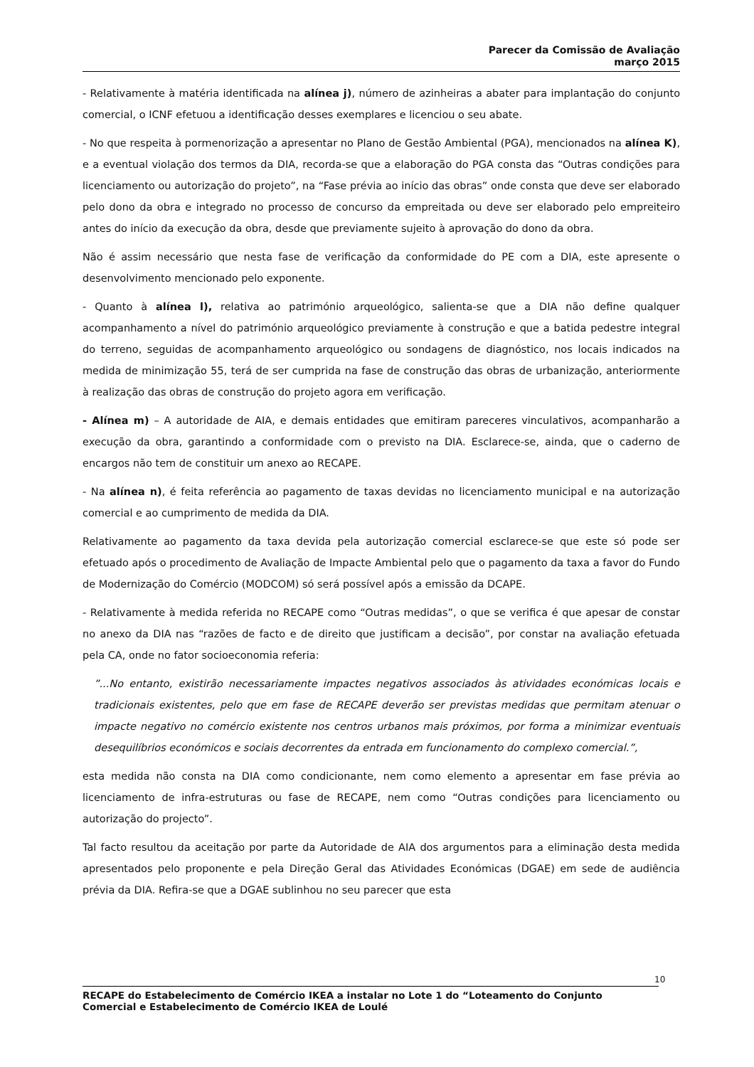Parecer da Comissão de Avaliação
março 2015
- Relativamente à matéria identificada na alínea j), número de azinheiras a abater para implantação do conjunto comercial, o ICNF efetuou a identificação desses exemplares e licenciou o seu abate.
- No que respeita à pormenorização a apresentar no Plano de Gestão Ambiental (PGA), mencionados na alínea K), e a eventual violação dos termos da DIA, recorda-se que a elaboração do PGA consta das “Outras condições para licenciamento ou autorização do projeto”, na “Fase prévia ao início das obras” onde consta que deve ser elaborado pelo dono da obra e integrado no processo de concurso da empreitada ou deve ser elaborado pelo empreiteiro antes do início da execução da obra, desde que previamente sujeito à aprovação do dono da obra.
Não é assim necessário que nesta fase de verificação da conformidade do PE com a DIA, este apresente o desenvolvimento mencionado pelo exponente.
- Quanto à alínea l), relativa ao património arqueológico, salienta-se que a DIA não define qualquer acompanhamento a nível do património arqueológico previamente à construção e que a batida pedestre integral do terreno, seguidas de acompanhamento arqueológico ou sondagens de diagnóstico, nos locais indicados na medida de minimização 55, terá de ser cumprida na fase de construção das obras de urbanização, anteriormente à realização das obras de construção do projeto agora em verificação.
- Alínea m) – A autoridade de AIA, e demais entidades que emitiram pareceres vinculativos, acompanharão a execução da obra, garantindo a conformidade com o previsto na DIA. Esclarece-se, ainda, que o caderno de encargos não tem de constituir um anexo ao RECAPE.
- Na alínea n), é feita referência ao pagamento de taxas devidas no licenciamento municipal e na autorização comercial e ao cumprimento de medida da DIA.
Relativamente ao pagamento da taxa devida pela autorização comercial esclarece-se que este só pode ser efetuado após o procedimento de Avaliação de Impacte Ambiental pelo que o pagamento da taxa a favor do Fundo de Modernização do Comércio (MODCOM) só será possível após a emissão da DCAPE.
- Relativamente à medida referida no RECAPE como “Outras medidas”, o que se verifica é que apesar de constar no anexo da DIA nas “razões de facto e de direito que justificam a decisão”, por constar na avaliação efetuada pela CA, onde no fator socioeconomia referia:
”...No entanto, existirão necessariamente impactes negativos associados às atividades económicas locais e tradicionais existentes, pelo que em fase de RECAPE deverão ser previstas medidas que permitam atenuar o impacte negativo no comércio existente nos centros urbanos mais próximos, por forma a minimizar eventuais desequilíbrios económicos e sociais decorrentes da entrada em funcionamento do complexo comercial.”,
esta medida não consta na DIA como condicionante, nem como elemento a apresentar em fase prévia ao licenciamento de infra-estruturas ou fase de RECAPE, nem como “Outras condições para licenciamento ou autorização do projecto”.
Tal facto resultou da aceitação por parte da Autoridade de AIA dos argumentos para a eliminação desta medida apresentados pelo proponente e pela Direção Geral das Atividades Económicas (DGAE) em sede de audiência prévia da DIA. Refira-se que a DGAE sublinhou no seu parecer que esta
10
RECAPE do Estabelecimento de Comércio IKEA a instalar no Lote 1 do “Loteamento do Conjunto Comercial e Estabelecimento de Comércio IKEA de Loulé